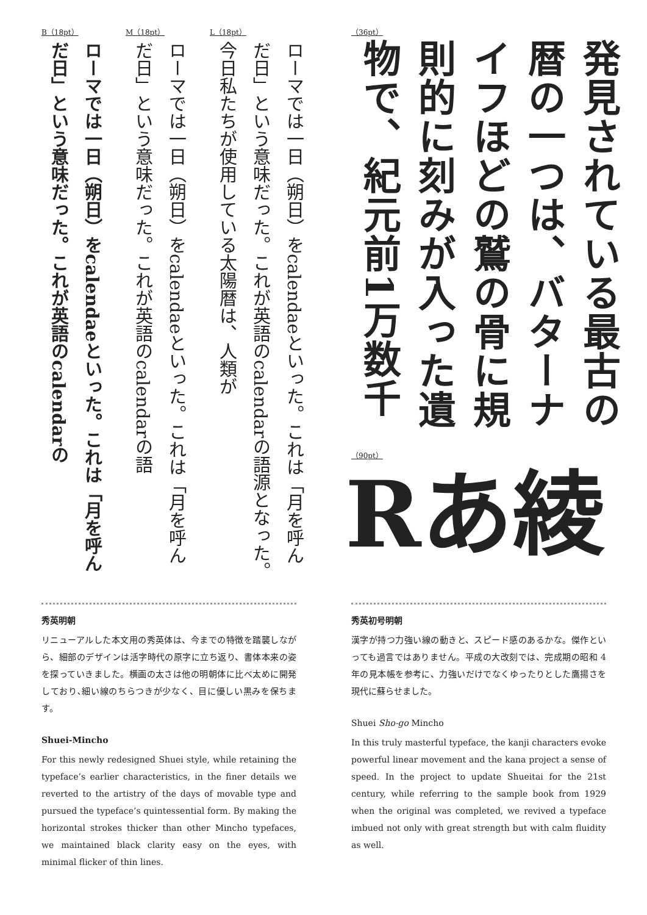L（18pt）
ローマでは一日（朔日）をcalendaeといった。これは「月を呼んだ日」という意味だった。これが英語のcalendarの語源となった。　今日私たちが使用している太陽暦は、人類が
M（18pt）
ローマでは一日（朔日）をcalendaeといった。これは「月を呼んだ日」という意味だった。これが英語のcalendarの語
B（18pt）
ローマでは一日（朔日）をcalendaeといった。これは「月を呼んだ日」という意味だった。これが英語のcalendarの
（36pt）
発見されている最古の暦の一つは、バターナイフほどの鷲の骨に規則的に刻みが入った遺物で、紀元前1万数千
（90pt）
Rあ綾
秀英明朝
リニューアルした本文用の秀英体は、今までの特徴を踏襲しながら、細部のデザインは活字時代の原字に立ち返り、書体本来の姿を探っていきました。横画の太さは他の明朝体に比べ太めに開発しており､細い線のちらつきが少なく、目に優しい黒みを保ちます。
Shuei-Mincho
For this newly redesigned Shuei style, while retaining the typeface’s earlier characteristics, in the finer details we reverted to the artistry of the days of movable type and pursued the typeface’s quintessential form. By making the horizontal strokes thicker than other Mincho typefaces, we maintained black clarity easy on the eyes, with minimal flicker of thin lines.
秀英初号明朝
漢字が持つ力強い線の動きと、スピード感のあるかな。傑作といっても過言ではありません。平成の大改刻では、完成期の昭和 4 年の見本帳を参考に、力強いだけでなくゆったりとした鷹揚さを現代に蘇らせました。
Shuei Sho-go Mincho
In this truly masterful typeface, the kanji characters evoke powerful linear movement and the kana project a sense of speed. In the project to update Shueitai for the 21st century, while referring to the sample book from 1929 when the original was completed, we revived a typeface imbued not only with great strength but with calm fluidity as well.